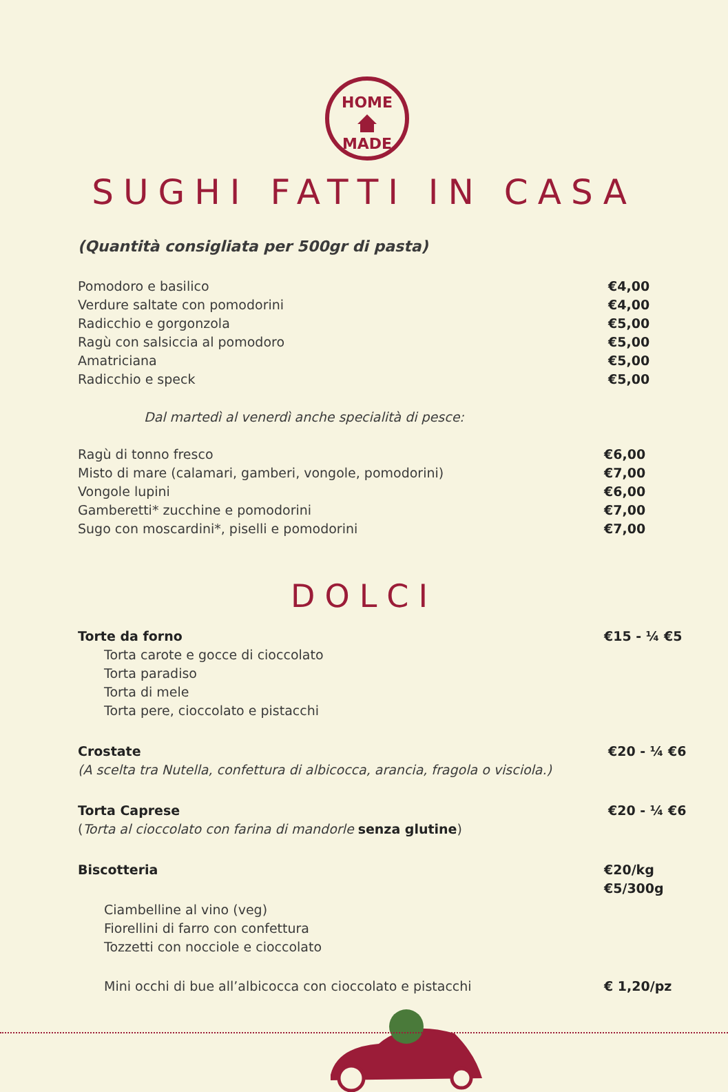HOME
MADE
SUGHI FATTI IN CASA
(Quantità consigliata per 500gr di pasta)
Pomodoro e basilico €4,00
Verdure saltate con pomodorini €4,00
Radicchio e gorgonzola €5,00
Ragù con salsiccia al pomodoro €5,00
Amatriciana €5,00
Radicchio e speck €5,00
Dal martedì al venerdì anche specialità di pesce:
Ragù di tonno fresco €6,00
Misto di mare (calamari, gamberi, vongole, pomodorini) €7,00
Vongole lupini €6,00
Gamberetti* zucchine e pomodorini €7,00
Sugo con moscardini*, piselli e pomodorini €7,00
DOLCI
Torte da forno €15 - ¼ €5
Torta carote e gocce di cioccolato
Torta paradiso
Torta di mele
Torta pere, cioccolato e pistacchi
Crostate €20 - ¼ €6
(A scelta tra Nutella, confettura di albicocca, arancia, fragola o visciola.)
Torta Caprese €20 - ¼ €6
(Torta al cioccolato con farina di mandorle senza glutine)
Biscotteria €20/kg
€5/300g
Ciambelline al vino (veg)
Fiorellini di farro con confettura
Tozzetti con nocciole e cioccolato
Mini occhi di bue all’albicocca con cioccolato e pistacchi € 1,20/pz